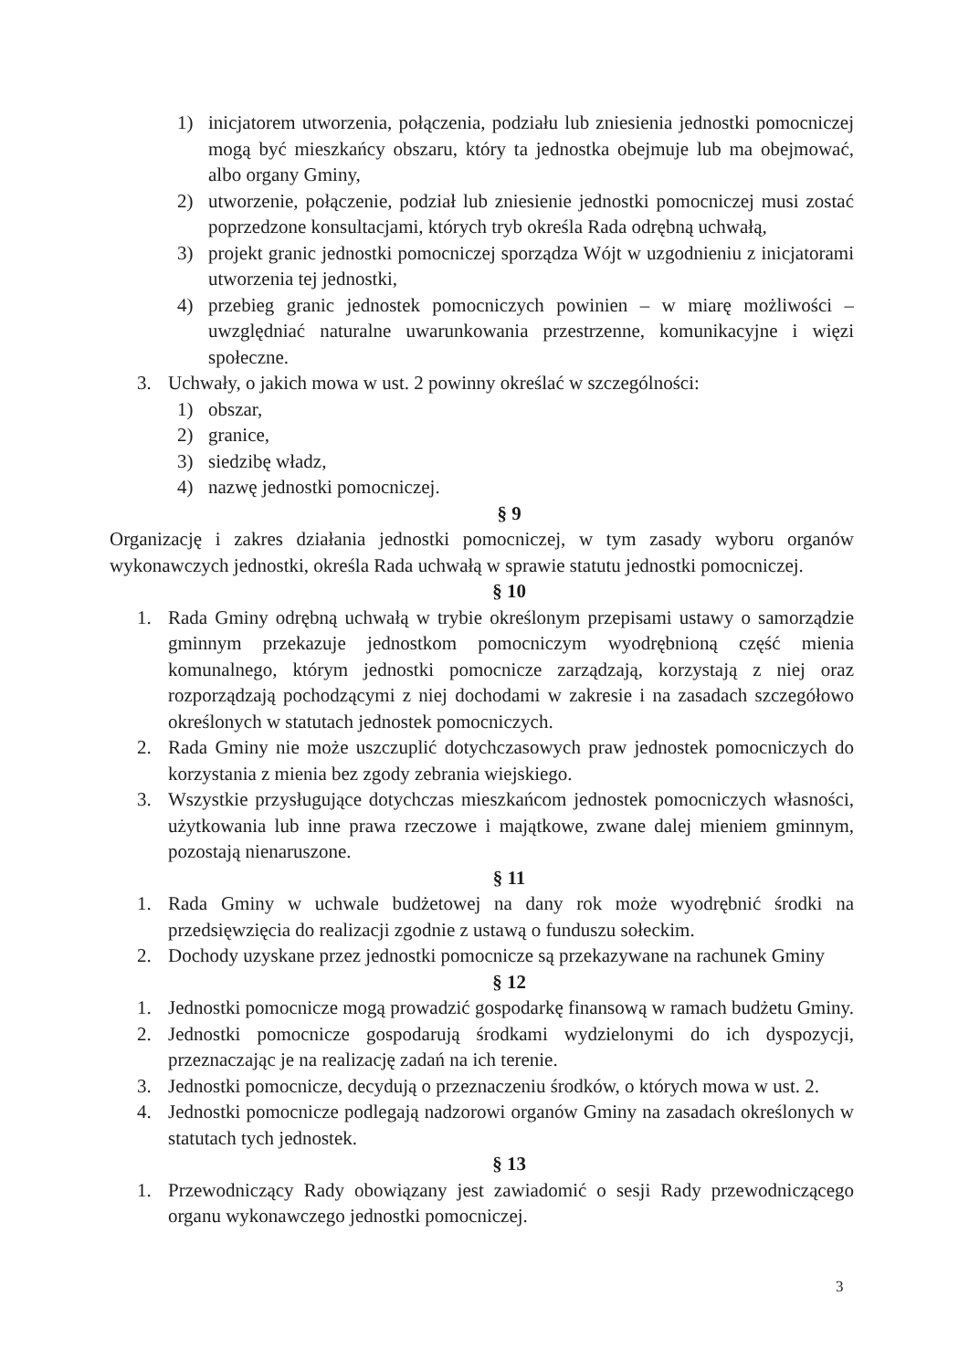1) inicjatorem utworzenia, połączenia, podziału lub zniesienia jednostki pomocniczej mogą być mieszkańcy obszaru, który ta jednostka obejmuje lub ma obejmować, albo organy Gminy,
2) utworzenie, połączenie, podział lub zniesienie jednostki pomocniczej musi zostać poprzedzone konsultacjami, których tryb określa Rada odrębną uchwałą,
3) projekt granic jednostki pomocniczej sporządza Wójt w uzgodnieniu z inicjatorami utworzenia tej jednostki,
4) przebieg granic jednostek pomocniczych powinien – w miarę możliwości – uwzględniać naturalne uwarunkowania przestrzenne, komunikacyjne i więzi społeczne.
3. Uchwały, o jakich mowa w ust. 2 powinny określać w szczególności:
1) obszar,
2) granice,
3) siedzibę władz,
4) nazwę jednostki pomocniczej.
§ 9
Organizację i zakres działania jednostki pomocniczej, w tym zasady wyboru organów wykonawczych jednostki, określa Rada uchwałą w sprawie statutu jednostki pomocniczej.
§ 10
1. Rada Gminy odrębną uchwałą w trybie określonym przepisami ustawy o samorządzie gminnym przekazuje jednostkom pomocniczym wyodrębnioną część mienia komunalnego, którym jednostki pomocnicze zarządzają, korzystają z niej oraz rozporządzają pochodzącymi z niej dochodami w zakresie i na zasadach szczegółowo określonych w statutach jednostek pomocniczych.
2. Rada Gminy nie może uszczuplić dotychczasowych praw jednostek pomocniczych do korzystania z mienia bez zgody zebrania wiejskiego.
3. Wszystkie przysługujące dotychczas mieszkańcom jednostek pomocniczych własności, użytkowania lub inne prawa rzeczowe i majątkowe, zwane dalej mieniem gminnym, pozostają nienaruszone.
§ 11
1. Rada Gminy w uchwale budżetowej na dany rok może wyodrębnić środki na przedsięwzięcia do realizacji zgodnie z ustawą o funduszu sołeckim.
2. Dochody uzyskane przez jednostki pomocnicze są przekazywane na rachunek Gminy
§ 12
1. Jednostki pomocnicze mogą prowadzić gospodarkę finansową w ramach budżetu Gminy.
2. Jednostki pomocnicze gospodarują środkami wydzielonymi do ich dyspozycji, przeznaczając je na realizację zadań na ich terenie.
3. Jednostki pomocnicze, decydują o przeznaczeniu środków, o których mowa w ust. 2.
4. Jednostki pomocnicze podlegają nadzorowi organów Gminy na zasadach określonych w statutach tych jednostek.
§ 13
1. Przewodniczący Rady obowiązany jest zawiadomić o sesji Rady przewodniczącego organu wykonawczego jednostki pomocniczej.
3